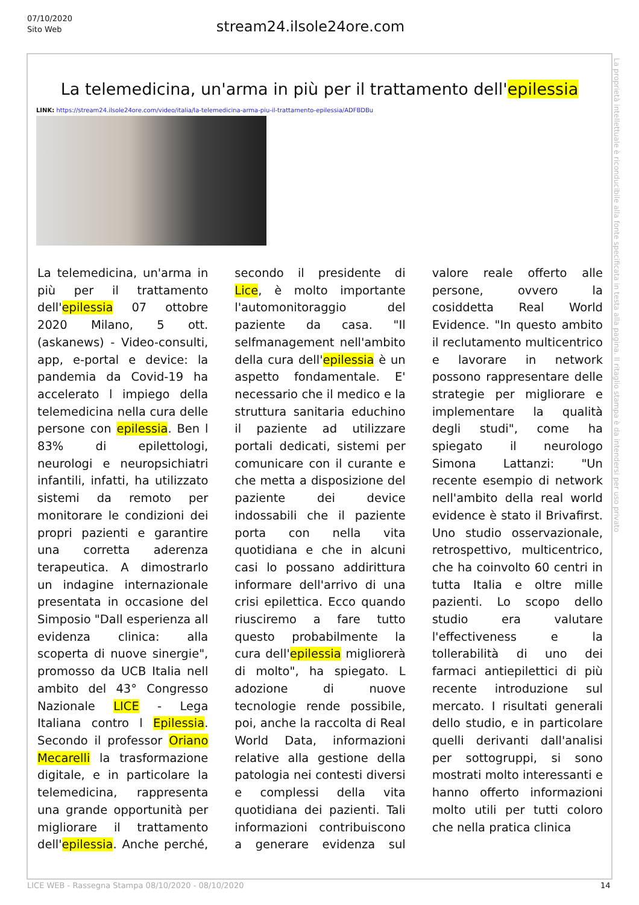07/10/2020
Sito Web
stream24.ilsole24ore.com
La telemedicina, un'arma in più per il trattamento dell'epilessia
LINK: https://stream24.ilsole24ore.com/video/italia/la-telemedicina-arma-piu-il-trattamento-epilessia/ADFBDBu
La telemedicina, un'arma in più per il trattamento dell'epilessia 07 ottobre 2020 Milano, 5 ott. (askanews) - Video-consulti, app, e-portal e device: la pandemia da Covid-19 ha accelerato l impiego della telemedicina nella cura delle persone con epilessia. Ben l 83% di epilettologi, neurologi e neuropsichiatri infantili, infatti, ha utilizzato sistemi da remoto per monitorare le condizioni dei propri pazienti e garantire una corretta aderenza terapeutica. A dimostrarlo un indagine internazionale presentata in occasione del Simposio "Dall esperienza all evidenza clinica: alla scoperta di nuove sinergie", promosso da UCB Italia nell ambito del 43° Congresso Nazionale LICE - Lega Italiana contro l Epilessia. Secondo il professor Oriano Mecarelli la trasformazione digitale, e in particolare la telemedicina, rappresenta una grande opportunità per migliorare il trattamento dell'epilessia. Anche perché, secondo il presidente di Lice, è molto importante l'automonitoraggio del paziente da casa. "Il selfmanagement nell'ambito della cura dell'epilessia è un aspetto fondamentale. E' necessario che il medico e la struttura sanitaria educhino il paziente ad utilizzare portali dedicati, sistemi per comunicare con il curante e che metta a disposizione del paziente dei device indossabili che il paziente porta con nella vita quotidiana e che in alcuni casi lo possano addirittura informare dell'arrivo di una crisi epilettica. Ecco quando riusciremo a fare tutto questo probabilmente la cura dell'epilessia migliorerà di molto", ha spiegato. L adozione di nuove tecnologie rende possibile, poi, anche la raccolta di Real World Data, informazioni relative alla gestione della patologia nei contesti diversi e complessi della vita quotidiana dei pazienti. Tali informazioni contribuiscono a generare evidenza sul valore reale offerto alle persone, ovvero la cosiddetta Real World Evidence. "In questo ambito il reclutamento multicentrico e lavorare in network possono rappresentare delle strategie per migliorare e implementare la qualità degli studi", come ha spiegato il neurologo Simona Lattanzi: "Un recente esempio di network nell'ambito della real world evidence è stato il Brivafirst. Uno studio osservazionale, retrospettivo, multicentrico, che ha coinvolto 60 centri in tutta Italia e oltre mille pazienti. Lo scopo dello studio era valutare l'effectiveness e la tollerabilità di uno dei farmaci antiepilettici di più recente introduzione sul mercato. I risultati generali dello studio, e in particolare quelli derivanti dall'analisi per sottogruppi, si sono mostrati molto interessanti e hanno offerto informazioni molto utili per tutti coloro che nella pratica clinica
La proprietà intellettuale è riconducibile alla fonte specificata in testa alla pagina. Il ritaglio stampa è da intendersi per uso privato
LICE WEB - Rassegna Stampa 08/10/2020 - 08/10/2020
14